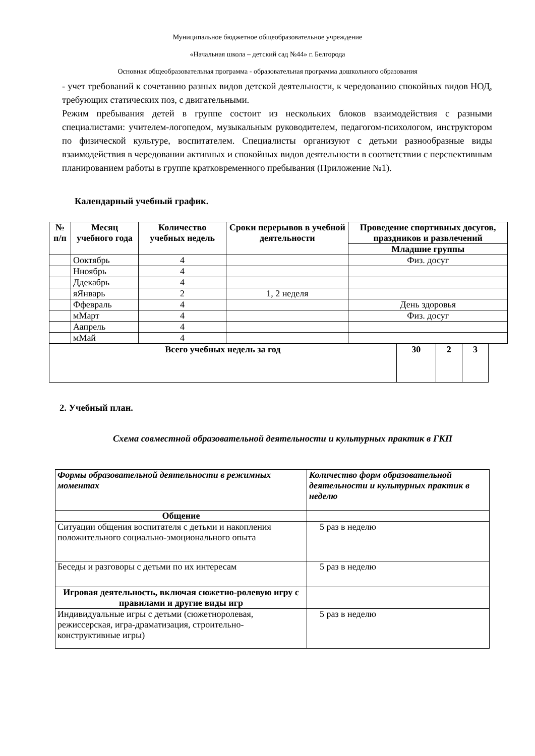Муниципальное бюджетное общеобразовательное учреждение
«Начальная школа – детский сад №44» г. Белгорода
Основная общеобразовательная программа - образовательная программа дошкольного образования
- учет требований к сочетанию разных видов детской деятельности, к чередованию спокойных видов НОД, требующих статических поз, с двигательными.
Режим пребывания детей в группе состоит из нескольких блоков взаимодействия с разными специалистами: учителем-логопедом, музыкальным руководителем, педагогом-психологом, инструктором по физической культуре, воспитателем. Специалисты организуют с детьми разнообразные виды взаимодействия в чередовании активных и спокойных видов деятельности в соответствии с перспективным планированием работы в группе кратковременного пребывания (Приложение №1).
Календарный учебный график.
| № п/п | Месяц учебного года | Количество учебных недель | Сроки перерывов в учебной деятельности | Проведение спортивных досугов, праздников и развлечений |
| --- | --- | --- | --- | --- |
| | | | | Младшие группы |
| | Оoктябрь | 4 | | Физ. досуг |
| | Нноябрь | 4 | | |
| | Ддекабрь | 4 | | |
| | яЯнварь | 2 | 1, 2 неделя | |
| | Ффевраль | 4 | | День здоровья |
| | мМарт | 4 | | Физ. досуг |
| | Аапрель | 4 | | |
| | мМай | 4 | | |
| Всего учебных недель за год | 30 | 2 | 3 |
| --- | --- | --- | --- |
2. Учебный план.
Схема совместной образовательной деятельности и культурных практик в ГКП
| Формы образовательной деятельности в режимных моментах | Количество форм образовательной деятельности и культурных практик в неделю |
| Общение | |
| Ситуации общения воспитателя с детьми и накопления положительного социально-эмоционального опыта | 5 раз в неделю |
| Беседы и разговоры с детьми по их интересам | 5 раз в неделю |
| Игровая деятельность, включая сюжетно-ролевую игру с правилами и другие виды игр | |
| Индивидуальные игры с детьми (сюжетноролевая, режиссерская, игра-драматизация, строительно-конструктивные игры) | 5 раз в неделю |